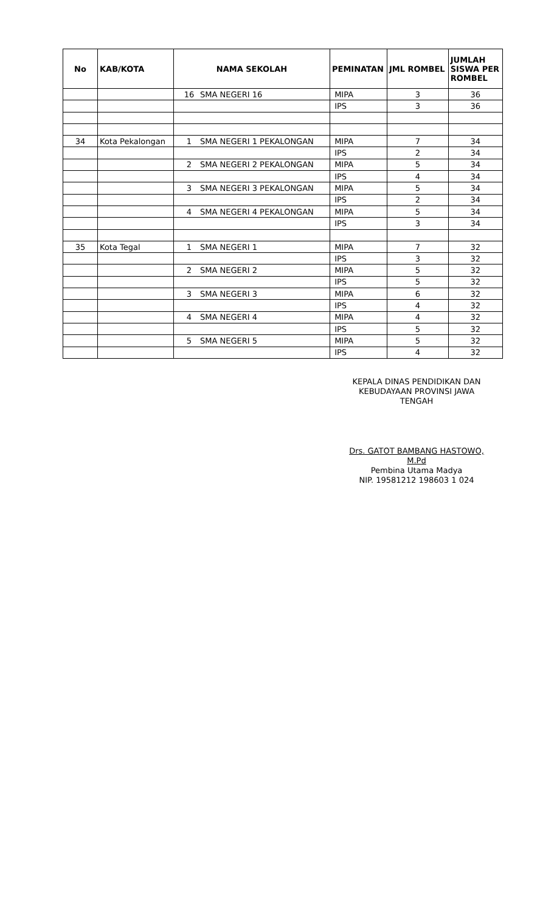| No | KAB/KOTA | NAMA SEKOLAH | PEMINATAN | JML ROMBEL | JUMLAH SISWA PER ROMBEL |
| --- | --- | --- | --- | --- | --- |
| | | 16 SMA NEGERI 16 | MIPA | 3 | 36 |
| | | | IPS | 3 | 36 |
| 34 | Kota Pekalongan | 1 SMA NEGERI 1 PEKALONGAN | MIPA | 7 | 34 |
| | | | IPS | 2 | 34 |
| | | 2 SMA NEGERI 2 PEKALONGAN | MIPA | 5 | 34 |
| | | | IPS | 4 | 34 |
| | | 3 SMA NEGERI 3 PEKALONGAN | MIPA | 5 | 34 |
| | | | IPS | 2 | 34 |
| | | 4 SMA NEGERI 4 PEKALONGAN | MIPA | 5 | 34 |
| | | | IPS | 3 | 34 |
| 35 | Kota Tegal | 1 SMA NEGERI 1 | MIPA | 7 | 32 |
| | | | IPS | 3 | 32 |
| | | 2 SMA NEGERI 2 | MIPA | 5 | 32 |
| | | | IPS | 5 | 32 |
| | | 3 SMA NEGERI 3 | MIPA | 6 | 32 |
| | | | IPS | 4 | 32 |
| | | 4 SMA NEGERI 4 | MIPA | 4 | 32 |
| | | | IPS | 5 | 32 |
| | | 5 SMA NEGERI 5 | MIPA | 5 | 32 |
| | | | IPS | 4 | 32 |
KEPALA DINAS PENDIDIKAN DAN
KEBUDAYAAN PROVINSI JAWA TENGAH
Drs. GATOT BAMBANG HASTOWO, M.Pd
Pembina Utama Madya
NIP. 19581212 198603 1 024